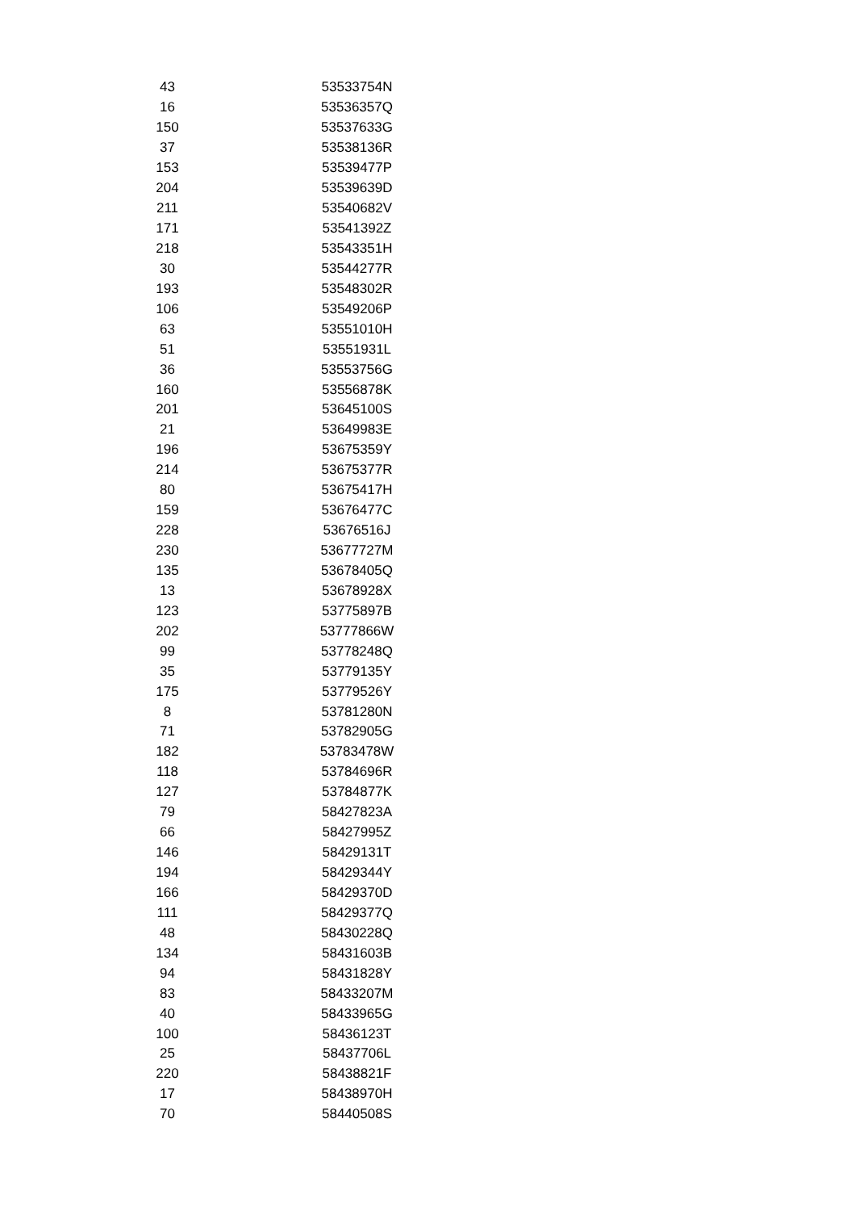| 43 | 53533754N |
| 16 | 53536357Q |
| 150 | 53537633G |
| 37 | 53538136R |
| 153 | 53539477P |
| 204 | 53539639D |
| 211 | 53540682V |
| 171 | 53541392Z |
| 218 | 53543351H |
| 30 | 53544277R |
| 193 | 53548302R |
| 106 | 53549206P |
| 63 | 53551010H |
| 51 | 53551931L |
| 36 | 53553756G |
| 160 | 53556878K |
| 201 | 53645100S |
| 21 | 53649983E |
| 196 | 53675359Y |
| 214 | 53675377R |
| 80 | 53675417H |
| 159 | 53676477C |
| 228 | 53676516J |
| 230 | 53677727M |
| 135 | 53678405Q |
| 13 | 53678928X |
| 123 | 53775897B |
| 202 | 53777866W |
| 99 | 53778248Q |
| 35 | 53779135Y |
| 175 | 53779526Y |
| 8 | 53781280N |
| 71 | 53782905G |
| 182 | 53783478W |
| 118 | 53784696R |
| 127 | 53784877K |
| 79 | 58427823A |
| 66 | 58427995Z |
| 146 | 58429131T |
| 194 | 58429344Y |
| 166 | 58429370D |
| 111 | 58429377Q |
| 48 | 58430228Q |
| 134 | 58431603B |
| 94 | 58431828Y |
| 83 | 58433207M |
| 40 | 58433965G |
| 100 | 58436123T |
| 25 | 58437706L |
| 220 | 58438821F |
| 17 | 58438970H |
| 70 | 58440508S |